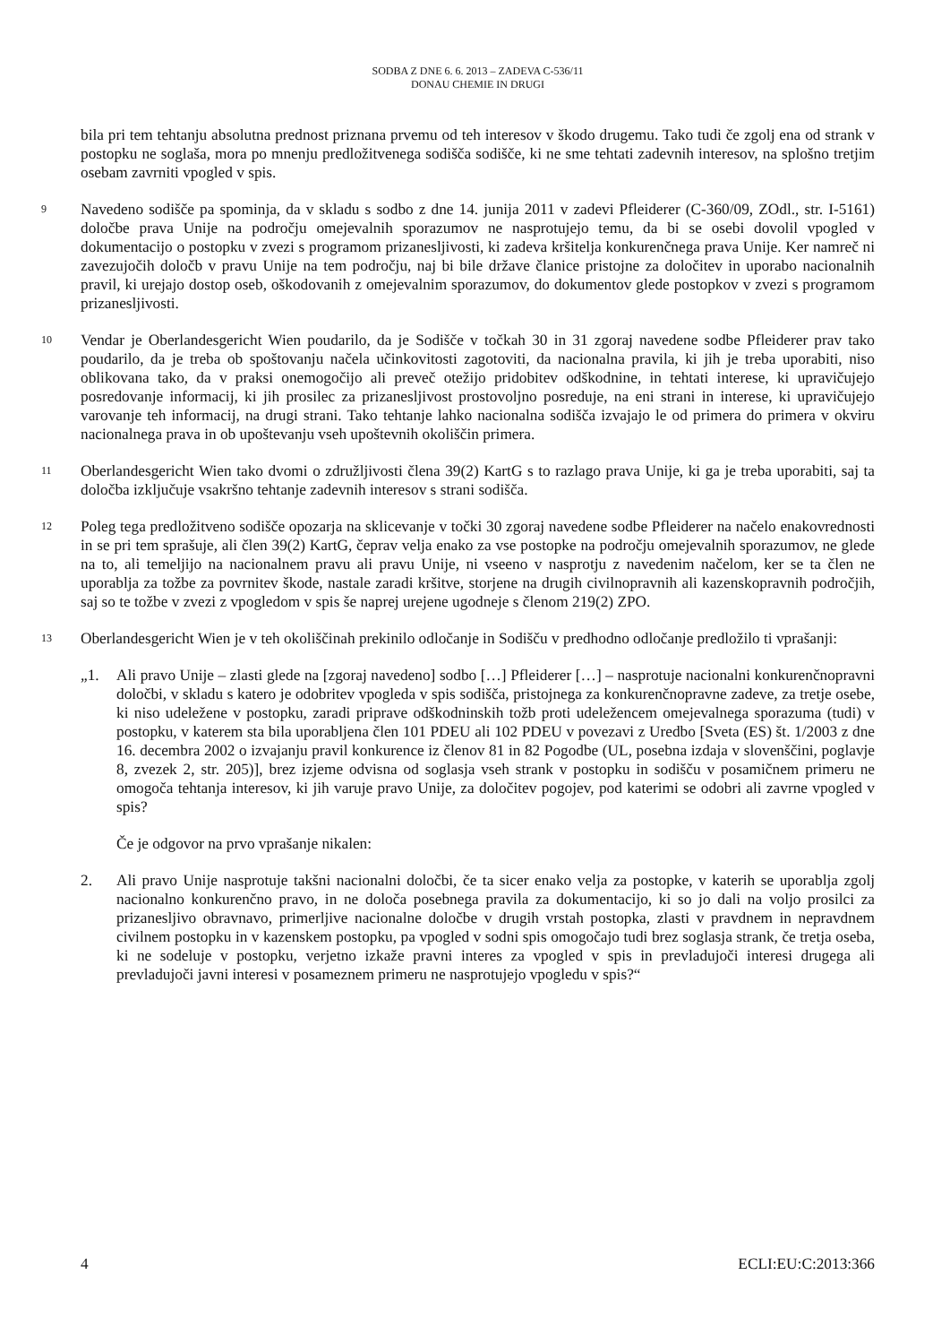SODBA Z DNE 6. 6. 2013 – ZADEVA C-536/11
DONAU CHEMIE IN DRUGI
bila pri tem tehtanju absolutna prednost priznana prvemu od teh interesov v škodo drugemu. Tako tudi če zgolj ena od strank v postopku ne soglaša, mora po mnenju predložitvenega sodišča sodišče, ki ne sme tehtati zadevnih interesov, na splošno tretjim osebam zavrniti vpogled v spis.
9
Navedeno sodišče pa spominja, da v skladu s sodbo z dne 14. junija 2011 v zadevi Pfleiderer (C-360/09, ZOdl., str. I-5161) določbe prava Unije na področju omejevalnih sporazumov ne nasprotujejo temu, da bi se osebi dovolil vpogled v dokumentacijo o postopku v zvezi s programom prizanesljivosti, ki zadeva kršitelja konkurenčnega prava Unije. Ker namreč ni zavezujočih določb v pravu Unije na tem področju, naj bi bile države članice pristojne za določitev in uporabo nacionalnih pravil, ki urejajo dostop oseb, oškodovanih z omejevalnim sporazumov, do dokumentov glede postopkov v zvezi s programom prizanesljivosti.
10
Vendar je Oberlandesgericht Wien poudarilo, da je Sodišče v točkah 30 in 31 zgoraj navedene sodbe Pfleiderer prav tako poudarilo, da je treba ob spoštovanju načela učinkovitosti zagotoviti, da nacionalna pravila, ki jih je treba uporabiti, niso oblikovana tako, da v praksi onemogočijo ali preveč otežijo pridobitev odškodnine, in tehtati interese, ki upravičujejo posredovanje informacij, ki jih prosilec za prizanesljivost prostovoljno posreduje, na eni strani in interese, ki upravičujejo varovanje teh informacij, na drugi strani. Tako tehtanje lahko nacionalna sodišča izvajajo le od primera do primera v okviru nacionalnega prava in ob upoštevanju vseh upoštevnih okoliščin primera.
11
Oberlandesgericht Wien tako dvomi o združljivosti člena 39(2) KartG s to razlago prava Unije, ki ga je treba uporabiti, saj ta določba izključuje vsakršno tehtanje zadevnih interesov s strani sodišča.
12
Poleg tega predložitveno sodišče opozarja na sklicevanje v točki 30 zgoraj navedene sodbe Pfleiderer na načelo enakovrednosti in se pri tem sprašuje, ali člen 39(2) KartG, čeprav velja enako za vse postopke na področju omejevalnih sporazumov, ne glede na to, ali temeljijo na nacionalnem pravu ali pravu Unije, ni vseeno v nasprotju z navedenim načelom, ker se ta člen ne uporablja za tožbe za povrnitev škode, nastale zaradi kršitve, storjene na drugih civilnopravnih ali kazenskopravnih področjih, saj so te tožbe v zvezi z vpogledom v spis še naprej urejene ugodneje s členom 219(2) ZPO.
13
Oberlandesgericht Wien je v teh okoliščinah prekinilo odločanje in Sodišču v predhodno odločanje predložilo ti vprašanji:
„1. Ali pravo Unije – zlasti glede na [zgoraj navedeno] sodbo […] Pfleiderer […] – nasprotuje nacionalni konkurenčnopravni določbi, v skladu s katero je odobritev vpogleda v spis sodišča, pristojnega za konkurenčnopravne zadeve, za tretje osebe, ki niso udeležene v postopku, zaradi priprave odškodninskih tožb proti udeležencem omejevalnega sporazuma (tudi) v postopku, v katerem sta bila uporabljena člen 101 PDEU ali 102 PDEU v povezavi z Uredbo [Sveta (ES) št. 1/2003 z dne 16. decembra 2002 o izvajanju pravil konkurence iz členov 81 in 82 Pogodbe (UL, posebna izdaja v slovenščini, poglavje 8, zvezek 2, str. 205)], brez izjeme odvisna od soglasja vseh strank v postopku in sodišču v posamičnem primeru ne omogoča tehtanja interesov, ki jih varuje pravo Unije, za določitev pogojev, pod katerimi se odobri ali zavrne vpogled v spis?
Če je odgovor na prvo vprašanje nikalen:
2. Ali pravo Unije nasprotuje takšni nacionalni določbi, če ta sicer enako velja za postopke, v katerih se uporablja zgolj nacionalno konkurenčno pravo, in ne določa posebnega pravila za dokumentacijo, ki so jo dali na voljo prosilci za prizanesljivo obravnavo, primerljive nacionalne določbe v drugih vrstah postopka, zlasti v pravdnem in nepravdnem civilnem postopku in v kazenskem postopku, pa vpogled v sodni spis omogočajo tudi brez soglasja strank, če tretja oseba, ki ne sodeluje v postopku, verjetno izkaže pravni interes za vpogled v spis in prevladujoči interesi drugega ali prevladujoči javni interesi v posameznem primeru ne nasprotujejo vpogledu v spis?“
4 ECLI:EU:C:2013:366